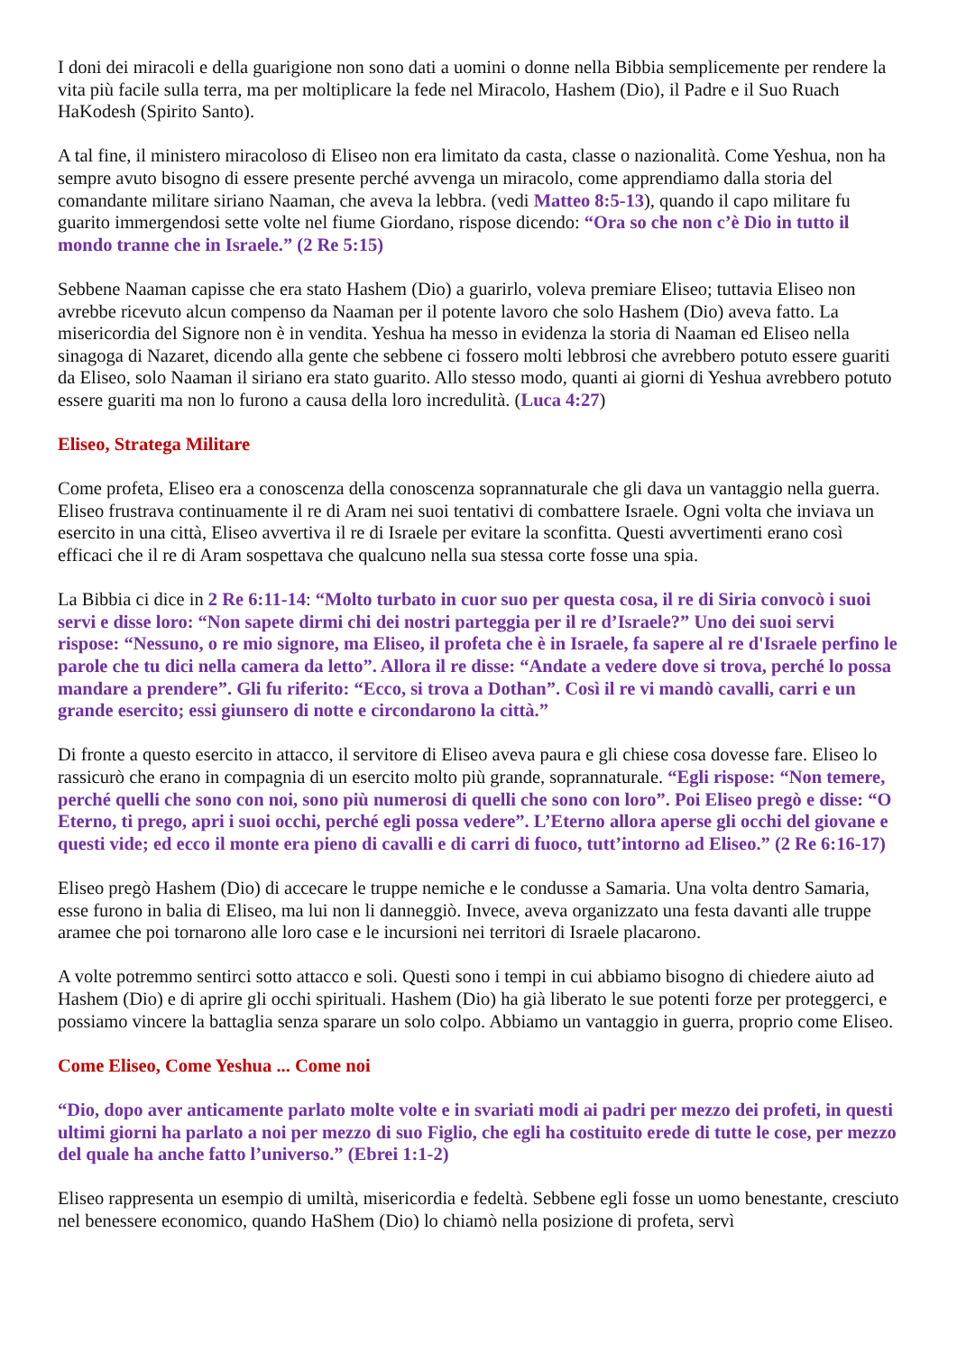I doni dei miracoli e della guarigione non sono dati a uomini o donne nella Bibbia semplicemente per rendere la vita più facile sulla terra, ma per moltiplicare la fede nel Miracolo, Hashem (Dio), il Padre e il Suo Ruach HaKodesh (Spirito Santo).
A tal fine, il ministero miracoloso di Eliseo non era limitato da casta, classe o nazionalità. Come Yeshua, non ha sempre avuto bisogno di essere presente perché avvenga un miracolo, come apprendiamo dalla storia del comandante militare siriano Naaman, che aveva la lebbra. (vedi Matteo 8:5-13), quando il capo militare fu guarito immergendosi sette volte nel fiume Giordano, rispose dicendo: “Ora so che non c’è Dio in tutto il mondo tranne che in Israele.” (2 Re 5:15)
Sebbene Naaman capisse che era stato Hashem (Dio) a guarirlo, voleva premiare Eliseo; tuttavia Eliseo non avrebbe ricevuto alcun compenso da Naaman per il potente lavoro che solo Hashem (Dio) aveva fatto. La misericordia del Signore non è in vendita. Yeshua ha messo in evidenza la storia di Naaman ed Eliseo nella sinagoga di Nazaret, dicendo alla gente che sebbene ci fossero molti lebbrosi che avrebbero potuto essere guariti da Eliseo, solo Naaman il siriano era stato guarito. Allo stesso modo, quanti ai giorni di Yeshua avrebbero potuto essere guariti ma non lo furono a causa della loro incredulità. (Luca 4:27)
Eliseo, Stratega Militare
Come profeta, Eliseo era a conoscenza della conoscenza soprannaturale che gli dava un vantaggio nella guerra. Eliseo frustrava continuamente il re di Aram nei suoi tentativi di combattere Israele. Ogni volta che inviava un esercito in una città, Eliseo avvertiva il re di Israele per evitare la sconfitta. Questi avvertimenti erano così efficaci che il re di Aram sospettava che qualcuno nella sua stessa corte fosse una spia.
La Bibbia ci dice in 2 Re 6:11-14: “Molto turbato in cuor suo per questa cosa, il re di Siria convocò i suoi servi e disse loro: “Non sapete dirmi chi dei nostri parteggia per il re d’Israele?” Uno dei suoi servi rispose: “Nessuno, o re mio signore, ma Eliseo, il profeta che è in Israele, fa sapere al re d'Israele perfino le parole che tu dici nella camera da letto”. Allora il re disse: “Andate a vedere dove si trova, perché lo possa mandare a prendere”. Gli fu riferito: “Ecco, si trova a Dothan”. Così il re vi mandò cavalli, carri e un grande esercito; essi giunsero di notte e circondarono la città.”
Di fronte a questo esercito in attacco, il servitore di Eliseo aveva paura e gli chiese cosa dovesse fare. Eliseo lo rassicurò che erano in compagnia di un esercito molto più grande, soprannaturale. “Egli rispose: “Non temere, perché quelli che sono con noi, sono più numerosi di quelli che sono con loro”. Poi Eliseo pregò e disse: “O Eterno, ti prego, apri i suoi occhi, perché egli possa vedere”. L’Eterno allora aperse gli occhi del giovane e questi vide; ed ecco il monte era pieno di cavalli e di carri di fuoco, tutt’intorno ad Eliseo.” (2 Re 6:16-17)
Eliseo pregò Hashem (Dio) di accecare le truppe nemiche e le condusse a Samaria. Una volta dentro Samaria, esse furono in balia di Eliseo, ma lui non li danneggiò. Invece, aveva organizzato una festa davanti alle truppe aramee che poi tornarono alle loro case e le incursioni nei territori di Israele placarono.
A volte potremmo sentirci sotto attacco e soli. Questi sono i tempi in cui abbiamo bisogno di chiedere aiuto ad Hashem (Dio) e di aprire gli occhi spirituali. Hashem (Dio) ha già liberato le sue potenti forze per proteggerci, e possiamo vincere la battaglia senza sparare un solo colpo. Abbiamo un vantaggio in guerra, proprio come Eliseo.
Come Eliseo, Come Yeshua ... Come noi
“Dio, dopo aver anticamente parlato molte volte e in svariati modi ai padri per mezzo dei profeti, in questi ultimi giorni ha parlato a noi per mezzo di suo Figlio, che egli ha costituito erede di tutte le cose, per mezzo del quale ha anche fatto l’universo.” (Ebrei 1:1-2)
Eliseo rappresenta un esempio di umiltà, misericordia e fedeltà. Sebbene egli fosse un uomo benestante, cresciuto nel benessere economico, quando HaShem (Dio) lo chiamò nella posizione di profeta, servì